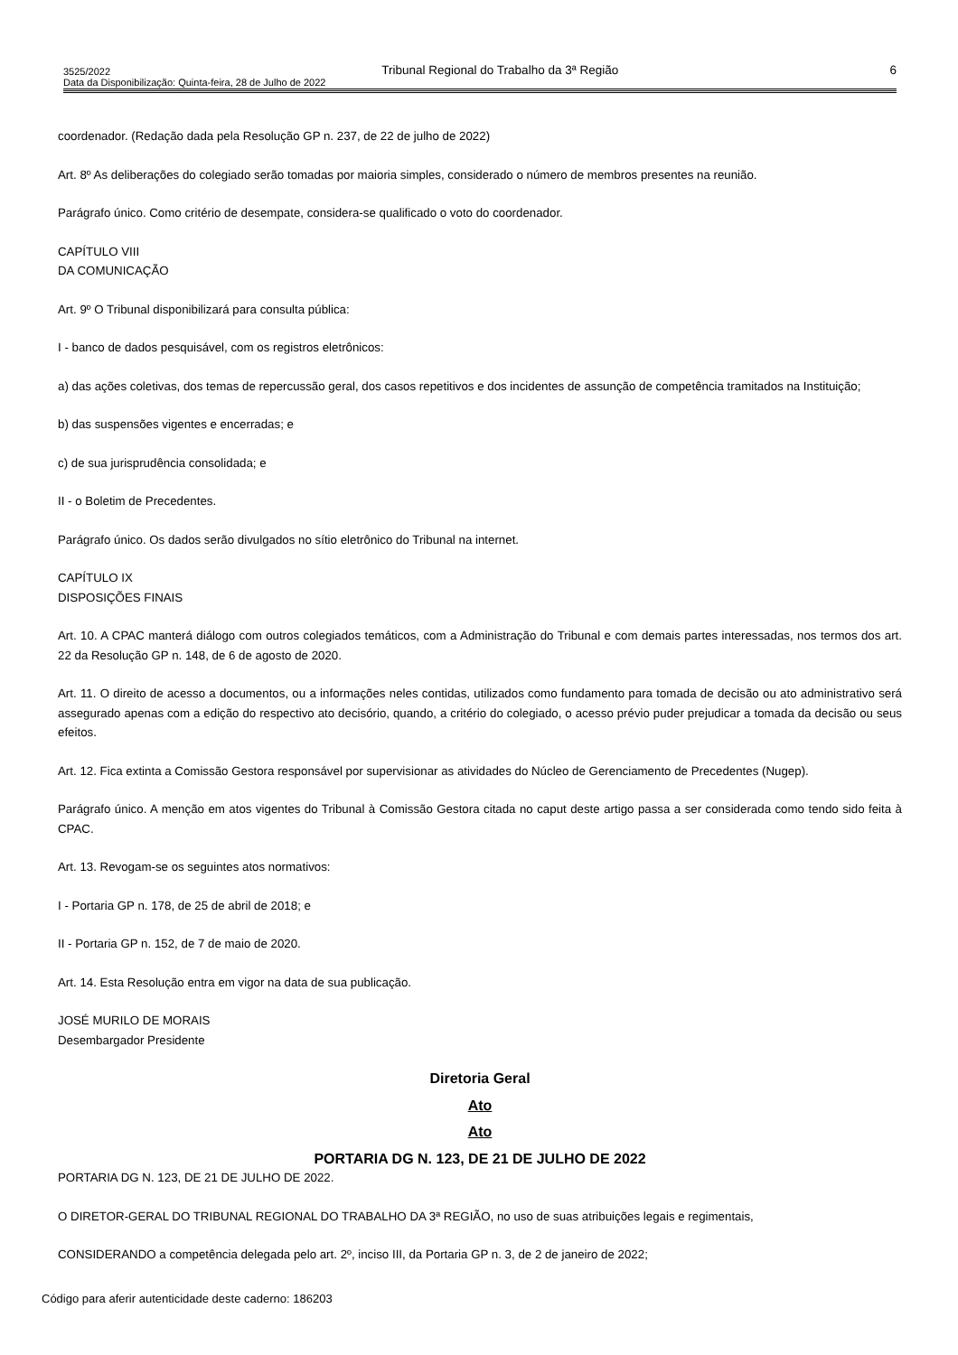3525/2022 Tribunal Regional do Trabalho da 3ª Região 6
Data da Disponibilização: Quinta-feira, 28 de Julho de 2022
coordenador. (Redação dada pela Resolução GP n. 237, de 22 de julho de 2022)
Art. 8º As deliberações do colegiado serão tomadas por maioria simples, considerado o número de membros presentes na reunião.
Parágrafo único. Como critério de desempate, considera-se qualificado o voto do coordenador.
CAPÍTULO VIII
DA COMUNICAÇÃO
Art. 9º O Tribunal disponibilizará para consulta pública:
I - banco de dados pesquisável, com os registros eletrônicos:
a) das ações coletivas, dos temas de repercussão geral, dos casos repetitivos e dos incidentes de assunção de competência tramitados na Instituição;
b) das suspensões vigentes e encerradas; e
c) de sua jurisprudência consolidada; e
II - o Boletim de Precedentes.
Parágrafo único. Os dados serão divulgados no sítio eletrônico do Tribunal na internet.
CAPÍTULO IX
DISPOSIÇÕES FINAIS
Art. 10. A CPAC manterá diálogo com outros colegiados temáticos, com a Administração do Tribunal e com demais partes interessadas, nos termos dos art. 22 da Resolução GP n. 148, de 6 de agosto de 2020.
Art. 11. O direito de acesso a documentos, ou a informações neles contidas, utilizados como fundamento para tomada de decisão ou ato administrativo será assegurado apenas com a edição do respectivo ato decisório, quando, a critério do colegiado, o acesso prévio puder prejudicar a tomada da decisão ou seus efeitos.
Art. 12. Fica extinta a Comissão Gestora responsável por supervisionar as atividades do Núcleo de Gerenciamento de Precedentes (Nugep).
Parágrafo único. A menção em atos vigentes do Tribunal à Comissão Gestora citada no caput deste artigo passa a ser considerada como tendo sido feita à CPAC.
Art. 13. Revogam-se os seguintes atos normativos:
I - Portaria GP n. 178, de 25 de abril de 2018; e
II - Portaria GP n. 152, de 7 de maio de 2020.
Art. 14. Esta Resolução entra em vigor na data de sua publicação.
JOSÉ MURILO DE MORAIS
Desembargador Presidente
Diretoria Geral
Ato
Ato
PORTARIA DG N. 123, DE 21 DE JULHO DE 2022
PORTARIA DG N. 123, DE 21 DE JULHO DE 2022.
O DIRETOR-GERAL DO TRIBUNAL REGIONAL DO TRABALHO DA 3ª REGIÃO, no uso de suas atribuições legais e regimentais,
CONSIDERANDO a competência delegada pelo art. 2º, inciso III, da Portaria GP n. 3, de 2 de janeiro de 2022;
Código para aferir autenticidade deste caderno: 186203